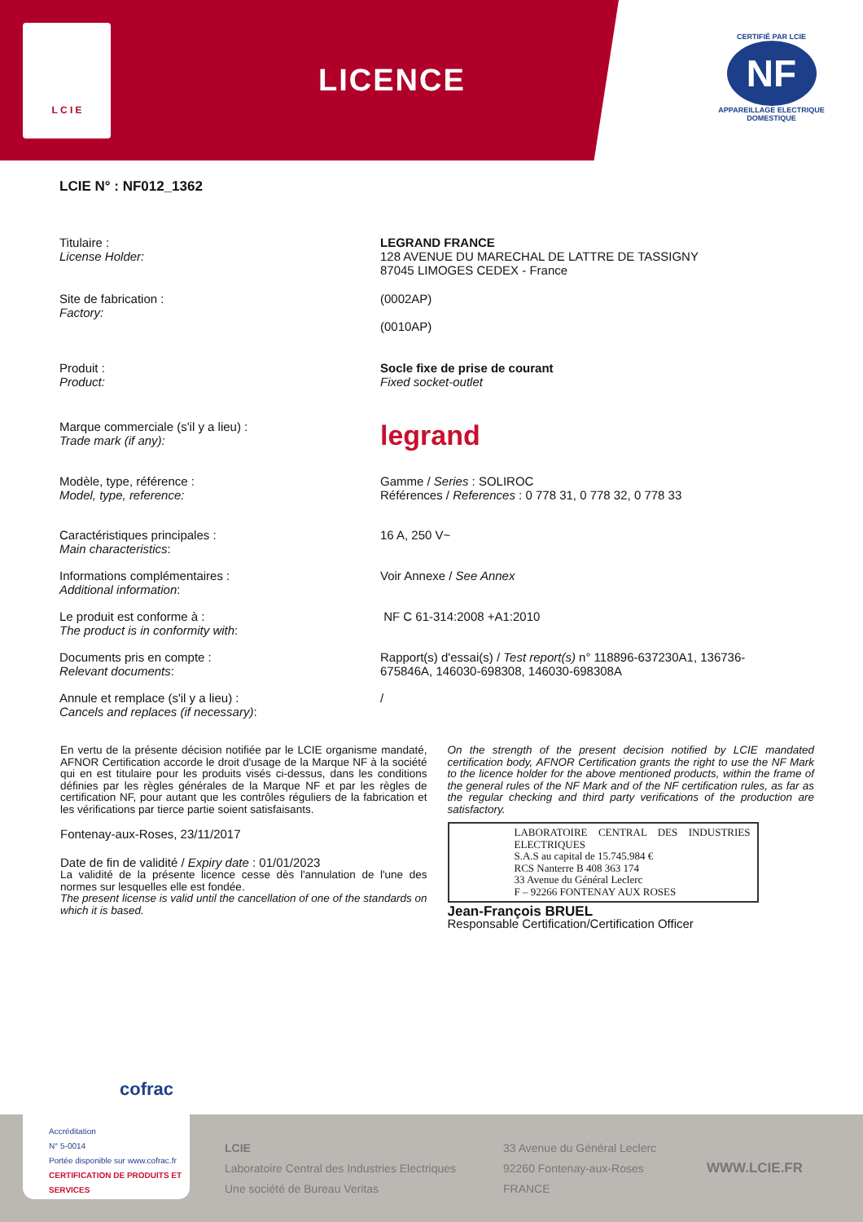L C I E
LICENCE
CERTIFIÉ PAR LCIE
NF
APPAREILLAGE ELECTRIQUE DOMESTIQUE
LCIE N° : NF012_1362
Titulaire :
License Holder:
LEGRAND FRANCE
128 AVENUE DU MARECHAL DE LATTRE DE TASSIGNY
87045 LIMOGES CEDEX - France
Site de fabrication :
Factory:
(0002AP)
(0010AP)
Produit :
Product:
Socle fixe de prise de courant
Fixed socket-outlet
Marque commerciale (s'il y a lieu) :
Trade mark (if any):
legrand
Modèle, type, référence :
Model, type, reference:
Gamme / Series : SOLIROC
Références / References : 0 778 31, 0 778 32, 0 778 33
Caractéristiques principales :
Main characteristics:
16 A, 250 V~
Informations complémentaires :
Additional information:
Voir Annexe / See Annex
Le produit est conforme à :
The product is in conformity with:
NF C 61-314:2008 +A1:2010
Documents pris en compte :
Relevant documents:
Rapport(s) d'essai(s) / Test report(s) n° 118896-637230A1, 136736-675846A, 146030-698308, 146030-698308A
Annule et remplace (s'il y a lieu) :
Cancels and replaces (if necessary):
/
En vertu de la présente décision notifiée par le LCIE organisme mandaté, AFNOR Certification accorde le droit d'usage de la Marque NF à la société qui en est titulaire pour les produits visés ci-dessus, dans les conditions définies par les règles générales de la Marque NF et par les règles de certification NF, pour autant que les contrôles réguliers de la fabrication et les vérifications par tierce partie soient satisfaisants.
Fontenay-aux-Roses, 23/11/2017
Date de fin de validité / Expiry date : 01/01/2023
La validité de la présente licence cesse dès l'annulation de l'une des normes sur lesquelles elle est fondée.
The present license is valid until the cancellation of one of the standards on which it is based.
On the strength of the present decision notified by LCIE mandated certification body, AFNOR Certification grants the right to use the NF Mark to the licence holder for the above mentioned products, within the frame of the general rules of the NF Mark and of the NF certification rules, as far as the regular checking and third party verifications of the production are satisfactory.
LABORATOIRE CENTRAL DES INDUSTRIES ELECTRIQUES
S.A.S au capital de 15.745.984 €
RCS Nanterre B 408 363 174
33 Avenue du Général Leclerc
F – 92266 FONTENAY AUX ROSES
Jean-François BRUEL
Responsable Certification/Certification Officer
LCIE
Laboratoire Central des Industries Electriques
Une société de Bureau Veritas
33 Avenue du Général Leclerc
92260 Fontenay-aux-Roses
FRANCE
WWW.LCIE.FR
cofrac
Accréditation
N° 5-0014
Portée disponible sur www.cofrac.fr CERTIFICATION DE PRODUITS ET SERVICES